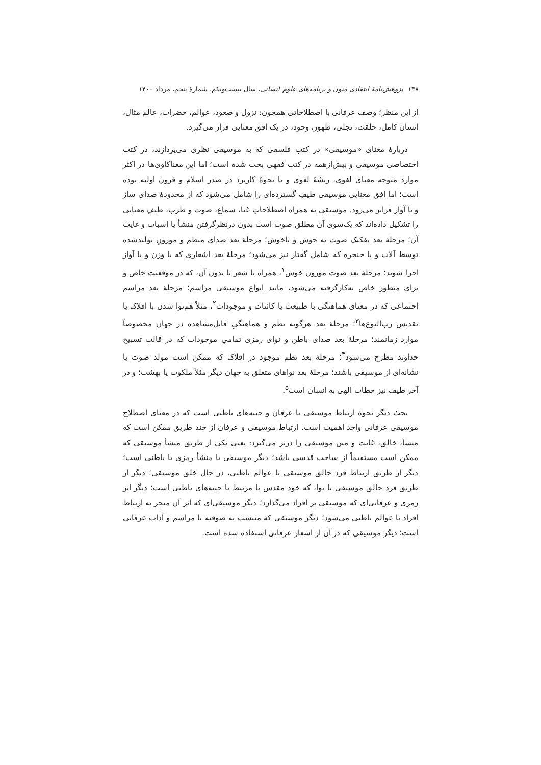۱۳۸ پژوهش‌نامهٔ انتقادی متون و برنامه‌های علوم انسانی، سال بیست‌ویکم، شمارهٔ پنجم، مرداد ۱۴۰۰
از این منظر؛ وصف عرفانی با اصطلاحاتی همچون: نزول و صعود، عوالم، حضرات، عالم مثال، انسان کامل، خلقت، تجلی، ظهور، وجود، در یک افق معنایی قرار می‌گیرد.
دربارهٔ معنای «موسیقی» در کتب فلسفی که به موسیقی نظری می‌پردازند، در کتب اختصاصی موسیقی و بیش‌ازهمه در کتب فقهی بحث شده است؛ اما این معناکاوی‌ها در اکثر موارد متوجه معنای لغوی، ریشهٔ لغوی و یا نحوهٔ کاربرد در صدر اسلام و قرون اولیه بوده است؛ اما افق معنایی موسیقی طیفِ گسترده‌ای را شامل می‌شود که از محدودهٔ صدای ساز و یا آواز فراتر می‌رود. موسیقی به همراه اصطلاحاتِ غنا، سماع، صوت و طرب، طیفِ معنایی را تشکیل داده‌اند که یک‌سوی آن مطلق صوت است بدون درنظرگرفتن منشأ یا اسباب و غایت آن؛ مرحلهٔ بعد تفکیک صوت به خوش و ناخوش؛ مرحلهٔ بعد صدای منظم و موزونِ تولیدشده توسط آلات و یا حنجره که شامل گفتار نیز می‌شود؛ مرحلهٔ بعد اشعاری که با وزن و یا آواز اجرا شوند؛ مرحلهٔ بعد صوت موزون خوش<sup>۱</sup>، همراه با شعر یا بدون آن، که در موقعیت خاص و برای منظور خاص به‌کارگرفته می‌شود، مانند انواع موسیقی مراسم؛ مرحلهٔ بعد مراسم اجتماعی که در معنای هماهنگی با طبیعت یا کائنات و موجودات<sup>۲</sup>، مثلاً هم‌نوا شدن با افلاک یا تقدیس رب‌النوع‌ها<sup>۳</sup>؛ مرحلهٔ بعد هرگونه نظم و هماهنگیِ قابل‌مشاهده در جهان مخصوصاً موارد زمانمند؛ مرحلهٔ بعد صدای باطن و نوای رمزی تمامیِ موجودات که در قالب تسبیح خداوند مطرح می‌شود<sup>۴</sup>؛ مرحلهٔ بعد نظم موجود در افلاک که ممکن است مولد صوت یا نشانه‌ای از موسیقی باشند؛ مرحلهٔ بعد نواهای متعلق به جهان دیگر مثلاً ملکوت یا بهشت؛ و در آخر طیف نیز خطاب الهی به انسان است<sup>۵</sup>.
بحث دیگر نحوهٔ ارتباط موسیقی با عرفان و جنبه‌های باطنی است که در معنای اصطلاح موسیقی عرفانی واجد اهمیت است. ارتباط موسیقی و عرفان از چند طریق ممکن است که منشأ، خالق، غایت و متن موسیقی را دربر می‌گیرد: یعنی یکی از طریق منشأ موسیقی که ممکن است مستقیماً از ساحت قدسی باشد؛ دیگر موسیقی با منشأ رمزی یا باطنی است؛ دیگر از طریق ارتباط فرد خالق موسیقی با عوالم باطنی، در حال خلق موسیقی؛ دیگر از طریق فرد خالق موسیقی یا نوا، که خود مقدس یا مرتبط با جنبه‌های باطنی است؛ دیگر اثر رمزی و عرفانی‌ای که موسیقی بر افراد می‌گذارد؛ دیگر موسیقی‌ای که اثر آن منجر به ارتباط افراد با عوالم باطنی می‌شود؛ دیگر موسیقی که منتسب به صوفیه یا مراسم و آداب عرفانی است؛ دیگر موسیقی که در آن از اشعار عرفانی استفاده شده است.